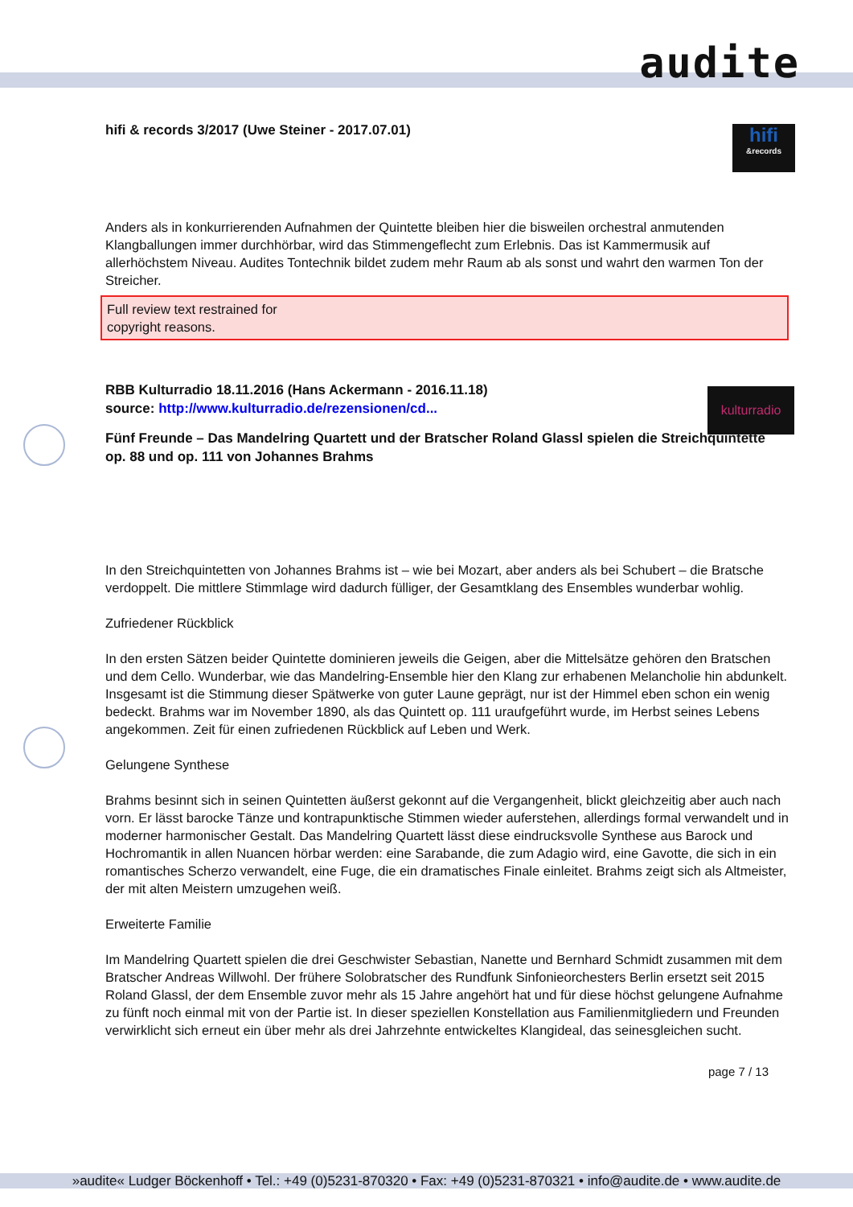audite
hifi
&records
kulturradio
hifi & records 3/2017 (Uwe Steiner - 2017.07.01)
Anders als in konkurrierenden Aufnahmen der Quintette bleiben hier die bisweilen orchestral anmutenden Klangballungen immer durchhörbar, wird das Stimmengeflecht zum Erlebnis. Das ist Kammermusik auf allerhöchstem Niveau. Audites Tontechnik bildet zudem mehr Raum ab als sonst und wahrt den warmen Ton der Streicher.
Full review text restrained for
copyright reasons.
RBB Kulturradio 18.11.2016 (Hans Ackermann - 2016.11.18)
source: http://www.kulturradio.de/rezensionen/cd...
Fünf Freunde – Das Mandelring Quartett und der Bratscher Roland Glassl spielen die Streichquintette op. 88 und op. 111 von Johannes Brahms
In den Streichquintetten von Johannes Brahms ist – wie bei Mozart, aber anders als bei Schubert – die Bratsche verdoppelt. Die mittlere Stimmlage wird dadurch fülliger, der Gesamtklang des Ensembles wunderbar wohlig.
Zufriedener Rückblick
In den ersten Sätzen beider Quintette dominieren jeweils die Geigen, aber die Mittelsätze gehören den Bratschen und dem Cello. Wunderbar, wie das Mandelring-Ensemble hier den Klang zur erhabenen Melancholie hin abdunkelt. Insgesamt ist die Stimmung dieser Spätwerke von guter Laune geprägt, nur ist der Himmel eben schon ein wenig bedeckt. Brahms war im November 1890, als das Quintett op. 111 uraufgeführt wurde, im Herbst seines Lebens angekommen. Zeit für einen zufriedenen Rückblick auf Leben und Werk.
Gelungene Synthese
Brahms besinnt sich in seinen Quintetten äußerst gekonnt auf die Vergangenheit, blickt gleichzeitig aber auch nach vorn. Er lässt barocke Tänze und kontrapunktische Stimmen wieder auferstehen, allerdings formal verwandelt und in moderner harmonischer Gestalt. Das Mandelring Quartett lässt diese eindrucksvolle Synthese aus Barock und Hochromantik in allen Nuancen hörbar werden: eine Sarabande, die zum Adagio wird, eine Gavotte, die sich in ein romantisches Scherzo verwandelt, eine Fuge, die ein dramatisches Finale einleitet. Brahms zeigt sich als Altmeister, der mit alten Meistern umzugehen weiß.
Erweiterte Familie
Im Mandelring Quartett spielen die drei Geschwister Sebastian, Nanette und Bernhard Schmidt zusammen mit dem Bratscher Andreas Willwohl. Der frühere Solobratscher des Rundfunk Sinfonieorchesters Berlin ersetzt seit 2015 Roland Glassl, der dem Ensemble zuvor mehr als 15 Jahre angehört hat und für diese höchst gelungene Aufnahme zu fünft noch einmal mit von der Partie ist. In dieser speziellen Konstellation aus Familienmitgliedern und Freunden verwirklicht sich erneut ein über mehr als drei Jahrzehnte entwickeltes Klangideal, das seinesgleichen sucht.
page 7 / 13
»audite« Ludger Böckenhoff • Tel.: +49 (0)5231-870320 • Fax: +49 (0)5231-870321 • info@audite.de • www.audite.de